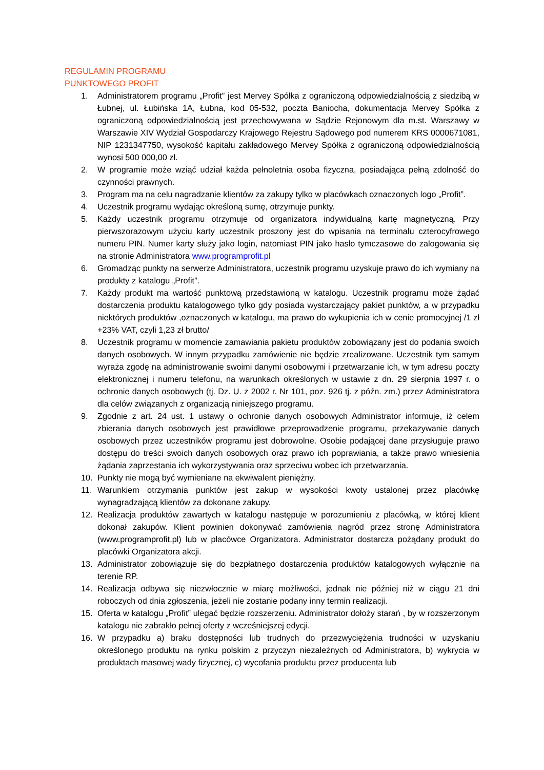REGULAMIN PROGRAMU
PUNKTOWEGO PROFIT
1. Administratorem programu „Profit” jest Mervey Spółka z ograniczoną odpowiedzialnością z siedzibą w Łubnej, ul. Łubińska 1A, Łubna, kod 05-532, poczta Baniocha, dokumentacja Mervey Spółka z ograniczoną odpowiedzialnością jest przechowywana w Sądzie Rejonowym dla m.st. Warszawy w Warszawie XIV Wydział Gospodarczy Krajowego Rejestru Sądowego pod numerem KRS 0000671081, NIP 1231347750, wysokość kapitału zakładowego Mervey Spółka z ograniczoną odpowiedzialnością wynosi 500 000,00 zł.
2. W programie może wziąć udział każda pełnoletnia osoba fizyczna, posiadająca pełną zdolność do czynności prawnych.
3. Program ma na celu nagradzanie klientów za zakupy tylko w placówkach oznaczonych logo „Profit”.
4. Uczestnik programu wydając określoną sumę, otrzymuje punkty.
5. Każdy uczestnik programu otrzymuje od organizatora indywidualną kartę magnetyczną. Przy pierwszorazowym użyciu karty uczestnik proszony jest do wpisania na terminalu czterocyfrowego numeru PIN. Numer karty służy jako login, natomiast PIN jako hasło tymczasowe do zalogowania się na stronie Administratora www.programprofit.pl
6. Gromadząc punkty na serwerze Administratora, uczestnik programu uzyskuje prawo do ich wymiany na produkty z katalogu „Profit”.
7. Każdy produkt ma wartość punktową przedstawioną w katalogu. Uczestnik programu może żądać dostarczenia produktu katalogowego tylko gdy posiada wystarczający pakiet punktów, a w przypadku niektórych produktów ,oznaczonych w katalogu, ma prawo do wykupienia ich w cenie promocyjnej /1 zł +23% VAT, czyli 1,23 zł brutto/
8. Uczestnik programu w momencie zamawiania pakietu produktów zobowiązany jest do podania swoich danych osobowych. W innym przypadku zamówienie nie będzie zrealizowane. Uczestnik tym samym wyraża zgodę na administrowanie swoimi danymi osobowymi i przetwarzanie ich, w tym adresu poczty elektronicznej i numeru telefonu, na warunkach określonych w ustawie z dn. 29 sierpnia 1997 r. o ochronie danych osobowych (tj. Dz. U. z 2002 r. Nr 101, poz. 926 tj. z późn. zm.) przez Administratora dla celów związanych z organizacją niniejszego programu.
9. Zgodnie z art. 24 ust. 1 ustawy o ochronie danych osobowych Administrator informuje, iż celem zbierania danych osobowych jest prawidłowe przeprowadzenie programu, przekazywanie danych osobowych przez uczestników programu jest dobrowolne. Osobie podającej dane przysługuje prawo dostępu do treści swoich danych osobowych oraz prawo ich poprawiania, a także prawo wniesienia żądania zaprzestania ich wykorzystywania oraz sprzeciwu wobec ich przetwarzania.
10. Punkty nie mogą być wymieniane na ekwiwalent pieniężny.
11. Warunkiem otrzymania punktów jest zakup w wysokości kwoty ustalonej przez placówkę wynagradzającą klientów za dokonane zakupy.
12. Realizacja produktów zawartych w katalogu następuje w porozumieniu z placówką, w której klient dokonał zakupów. Klient powinien dokonywać zamówienia nagród przez stronę Administratora (www.programprofit.pl) lub w placówce Organizatora. Administrator dostarcza pożądany produkt do placówki Organizatora akcji.
13. Administrator zobowiązuje się do bezpłatnego dostarczenia produktów katalogowych wyłącznie na terenie RP.
14. Realizacja odbywa się niezwłocznie w miarę możliwości, jednak nie później niż w ciągu 21 dni roboczych od dnia zgłoszenia, jeżeli nie zostanie podany inny termin realizacji.
15. Oferta w katalogu „Profit” ulegać będzie rozszerzeniu. Administrator dołoży starań , by w rozszerzonym katalogu nie zabrakło pełnej oferty z wcześniejszej edycji.
16. W przypadku a) braku dostępności lub trudnych do przezwyciężenia trudności w uzyskaniu określonego produktu na rynku polskim z przyczyn niezależnych od Administratora, b) wykrycia w produktach masowej wady fizycznej, c) wycofania produktu przez producenta lub